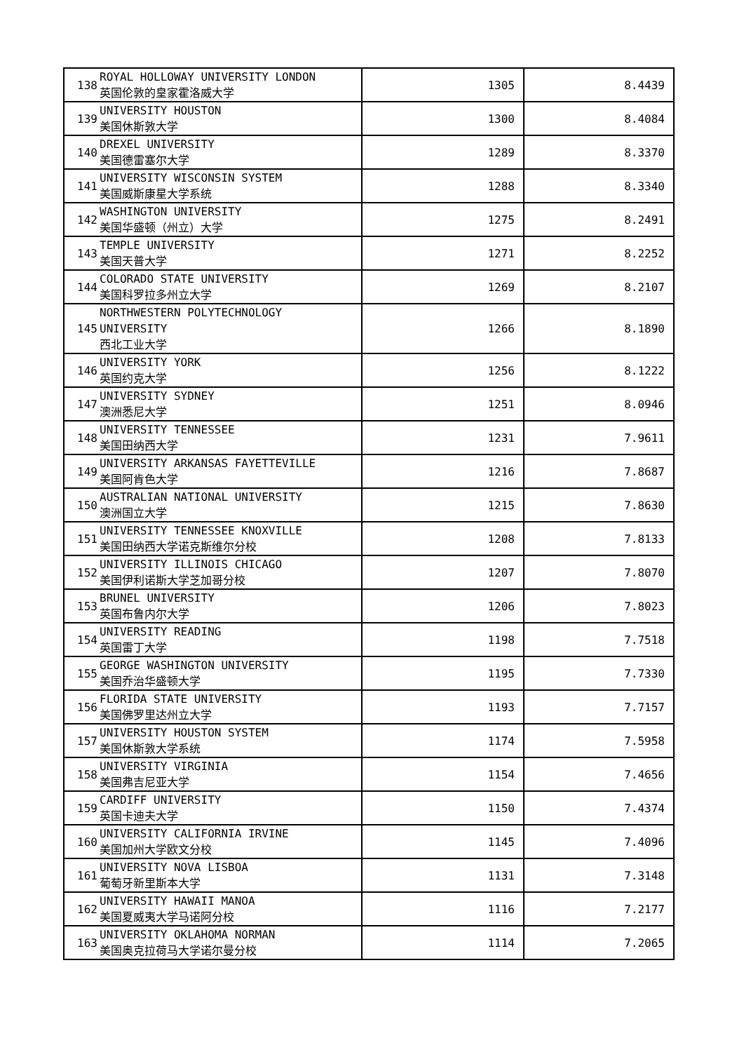| 138 | ROYAL HOLLOWAY UNIVERSITY LONDON 英国伦敦的皇家霍洛威大学 | 1305 | 8.4439 |
| 139 | UNIVERSITY HOUSTON 美国休斯敦大学 | 1300 | 8.4084 |
| 140 | DREXEL UNIVERSITY 美国德雷塞尔大学 | 1289 | 8.3370 |
| 141 | UNIVERSITY WISCONSIN SYSTEM 美国威斯康星大学系统 | 1288 | 8.3340 |
| 142 | WASHINGTON UNIVERSITY 美国华盛顿（州立）大学 | 1275 | 8.2491 |
| 143 | TEMPLE UNIVERSITY 美国天普大学 | 1271 | 8.2252 |
| 144 | COLORADO STATE UNIVERSITY 美国科罗拉多州立大学 | 1269 | 8.2107 |
| 145 | NORTHWESTERN POLYTECHNOLOGY UNIVERSITY 西北工业大学 | 1266 | 8.1890 |
| 146 | UNIVERSITY YORK 英国约克大学 | 1256 | 8.1222 |
| 147 | UNIVERSITY SYDNEY 澳洲悉尼大学 | 1251 | 8.0946 |
| 148 | UNIVERSITY TENNESSEE 美国田纳西大学 | 1231 | 7.9611 |
| 149 | UNIVERSITY ARKANSAS FAYETTEVILLE 美国阿肯色大学 | 1216 | 7.8687 |
| 150 | AUSTRALIAN NATIONAL UNIVERSITY 澳洲国立大学 | 1215 | 7.8630 |
| 151 | UNIVERSITY TENNESSEE KNOXVILLE 美国田纳西大学诺克斯维尔分校 | 1208 | 7.8133 |
| 152 | UNIVERSITY ILLINOIS CHICAGO 美国伊利诺斯大学芝加哥分校 | 1207 | 7.8070 |
| 153 | BRUNEL UNIVERSITY 英国布鲁内尔大学 | 1206 | 7.8023 |
| 154 | UNIVERSITY READING 英国雷丁大学 | 1198 | 7.7518 |
| 155 | GEORGE WASHINGTON UNIVERSITY 美国乔治华盛顿大学 | 1195 | 7.7330 |
| 156 | FLORIDA STATE UNIVERSITY 美国佛罗里达州立大学 | 1193 | 7.7157 |
| 157 | UNIVERSITY HOUSTON SYSTEM 美国休斯敦大学系统 | 1174 | 7.5958 |
| 158 | UNIVERSITY VIRGINIA 美国弗吉尼亚大学 | 1154 | 7.4656 |
| 159 | CARDIFF UNIVERSITY 英国卡迪夫大学 | 1150 | 7.4374 |
| 160 | UNIVERSITY CALIFORNIA IRVINE 美国加州大学欧文分校 | 1145 | 7.4096 |
| 161 | UNIVERSITY NOVA LISBOA 葡萄牙新里斯本大学 | 1131 | 7.3148 |
| 162 | UNIVERSITY HAWAII MANOA 美国夏威夷大学马诺阿分校 | 1116 | 7.2177 |
| 163 | UNIVERSITY OKLAHOMA NORMAN 美国奥克拉荷马大学诺尔曼分校 | 1114 | 7.2065 |